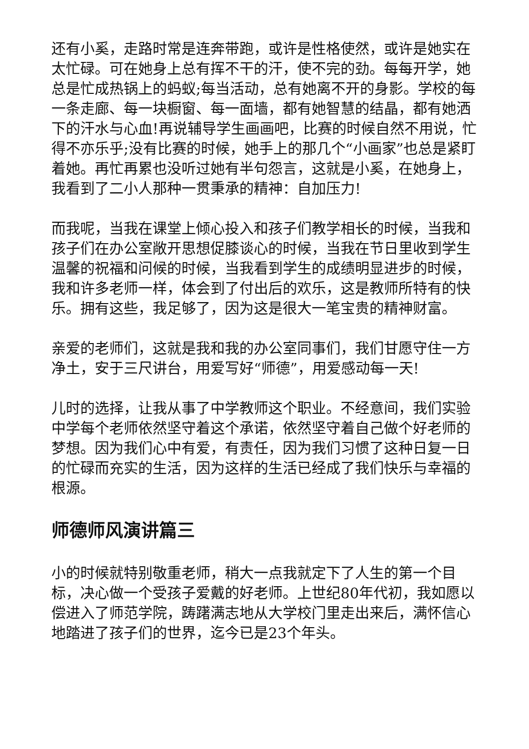还有小奚，走路时常是连奔带跑，或许是性格使然，或许是她实在太忙碌。可在她身上总有挥不干的汗，使不完的劲。每每开学，她总是忙成热锅上的蚂蚁;每当活动，总有她离不开的身影。学校的每一条走廊、每一块橱窗、每一面墙，都有她智慧的结晶，都有她洒下的汗水与心血!再说辅导学生画画吧，比赛的时候自然不用说，忙得不亦乐乎;没有比赛的时候，她手上的那几个“小画家”也总是紧盯着她。再忙再累也没听过她有半句怨言，这就是小奚，在她身上，我看到了二小人那种一贯秉承的精神：自加压力!
而我呢，当我在课堂上倾心投入和孩子们教学相长的时候，当我和孩子们在办公室敞开思想促膝谈心的时候，当我在节日里收到学生温馨的祝福和问候的时候，当我看到学生的成绩明显进步的时候，我和许多老师一样，体会到了付出后的欢乐，这是教师所特有的快乐。拥有这些，我足够了，因为这是很大一笔宝贵的精神财富。
亲爱的老师们，这就是我和我的办公室同事们，我们甘愿守住一方净土，安于三尺讲台，用爱写好“师德”，用爱感动每一天!
儿时的选择，让我从事了中学教师这个职业。不经意间，我们实验中学每个老师依然坚守着这个承诺，依然坚守着自己做个好老师的梦想。因为我们心中有爱，有责任，因为我们习惯了这种日复一日的忙碌而充实的生活，因为这样的生活已经成了我们快乐与幸福的根源。
师德师风演讲篇三
小的时候就特别敬重老师，稍大一点我就定下了人生的第一个目标，决心做一个受孩子爱戴的好老师。上世纪80年代初，我如愿以偿进入了师范学院，踌躇满志地从大学校门里走出来后，满怀信心地踏进了孩子们的世界，迄今已是23个年头。